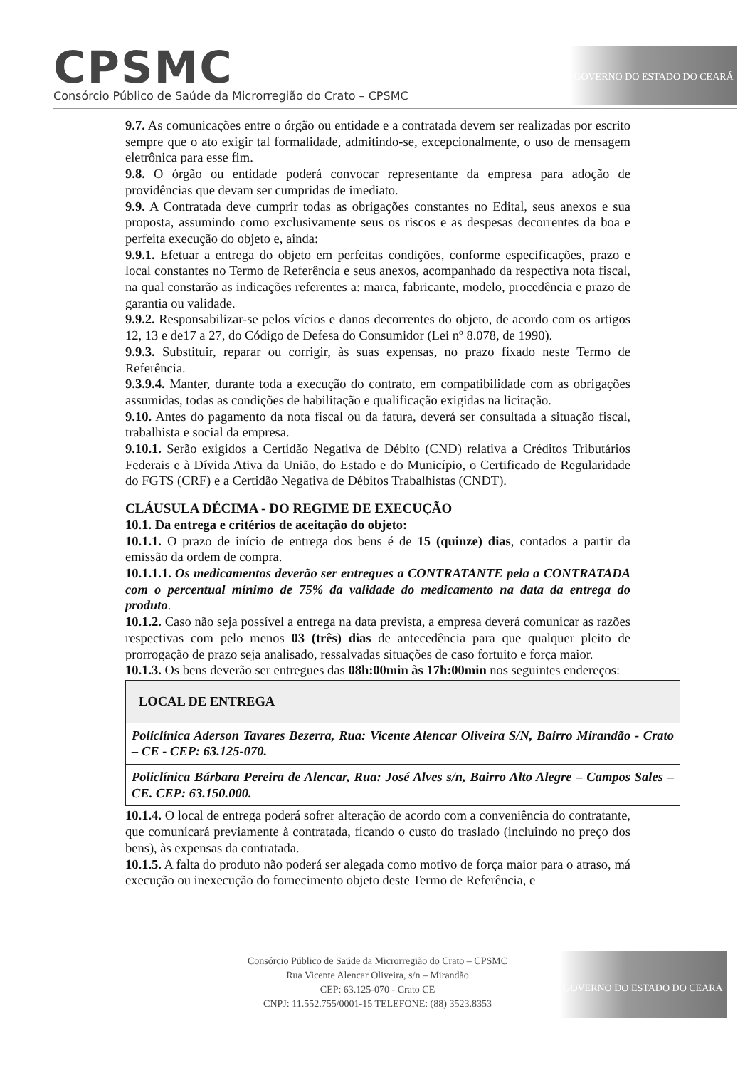CPSMC
Consórcio Público de Saúde da Microrregião do Crato – CPSMC
GOVERNO DO ESTADO DO CEARÁ
9.7. As comunicações entre o órgão ou entidade e a contratada devem ser realizadas por escrito sempre que o ato exigir tal formalidade, admitindo-se, excepcionalmente, o uso de mensagem eletrônica para esse fim.
9.8. O órgão ou entidade poderá convocar representante da empresa para adoção de providências que devam ser cumpridas de imediato.
9.9. A Contratada deve cumprir todas as obrigações constantes no Edital, seus anexos e sua proposta, assumindo como exclusivamente seus os riscos e as despesas decorrentes da boa e perfeita execução do objeto e, ainda:
9.9.1. Efetuar a entrega do objeto em perfeitas condições, conforme especificações, prazo e local constantes no Termo de Referência e seus anexos, acompanhado da respectiva nota fiscal, na qual constarão as indicações referentes a: marca, fabricante, modelo, procedência e prazo de garantia ou validade.
9.9.2. Responsabilizar-se pelos vícios e danos decorrentes do objeto, de acordo com os artigos 12, 13 e de17 a 27, do Código de Defesa do Consumidor (Lei nº 8.078, de 1990).
9.9.3. Substituir, reparar ou corrigir, às suas expensas, no prazo fixado neste Termo de Referência.
9.3.9.4. Manter, durante toda a execução do contrato, em compatibilidade com as obrigações assumidas, todas as condições de habilitação e qualificação exigidas na licitação.
9.10. Antes do pagamento da nota fiscal ou da fatura, deverá ser consultada a situação fiscal, trabalhista e social da empresa.
9.10.1. Serão exigidos a Certidão Negativa de Débito (CND) relativa a Créditos Tributários Federais e à Dívida Ativa da União, do Estado e do Município, o Certificado de Regularidade do FGTS (CRF) e a Certidão Negativa de Débitos Trabalhistas (CNDT).
CLÁUSULA DÉCIMA - DO REGIME DE EXECUÇÃO
10.1. Da entrega e critérios de aceitação do objeto:
10.1.1. O prazo de início de entrega dos bens é de 15 (quinze) dias, contados a partir da emissão da ordem de compra.
10.1.1.1. Os medicamentos deverão ser entregues a CONTRATANTE pela a CONTRATADA com o percentual mínimo de 75% da validade do medicamento na data da entrega do produto.
10.1.2. Caso não seja possível a entrega na data prevista, a empresa deverá comunicar as razões respectivas com pelo menos 03 (três) dias de antecedência para que qualquer pleito de prorrogação de prazo seja analisado, ressalvadas situações de caso fortuito e força maior.
10.1.3. Os bens deverão ser entregues das 08h:00min às 17h:00min nos seguintes endereços:
| LOCAL DE ENTREGA |
| --- |
| Policlínica Aderson Tavares Bezerra, Rua: Vicente Alencar Oliveira S/N, Bairro Mirandão - Crato – CE - CEP: 63.125-070. |
| Policlínica Bárbara Pereira de Alencar, Rua: José Alves s/n, Bairro Alto Alegre – Campos Sales – CE. CEP: 63.150.000. |
10.1.4. O local de entrega poderá sofrer alteração de acordo com a conveniência do contratante, que comunicará previamente à contratada, ficando o custo do traslado (incluindo no preço dos bens), às expensas da contratada.
10.1.5. A falta do produto não poderá ser alegada como motivo de força maior para o atraso, má execução ou inexecução do fornecimento objeto deste Termo de Referência, e
Consórcio Público de Saúde da Microrregião do Crato – CPSMC
Rua Vicente Alencar Oliveira, s/n – Mirandão
CEP: 63.125-070 - Crato CE
CNPJ: 11.552.755/0001-15 TELEFONE: (88) 3523.8353
GOVERNO DO ESTADO DO CEARÁ